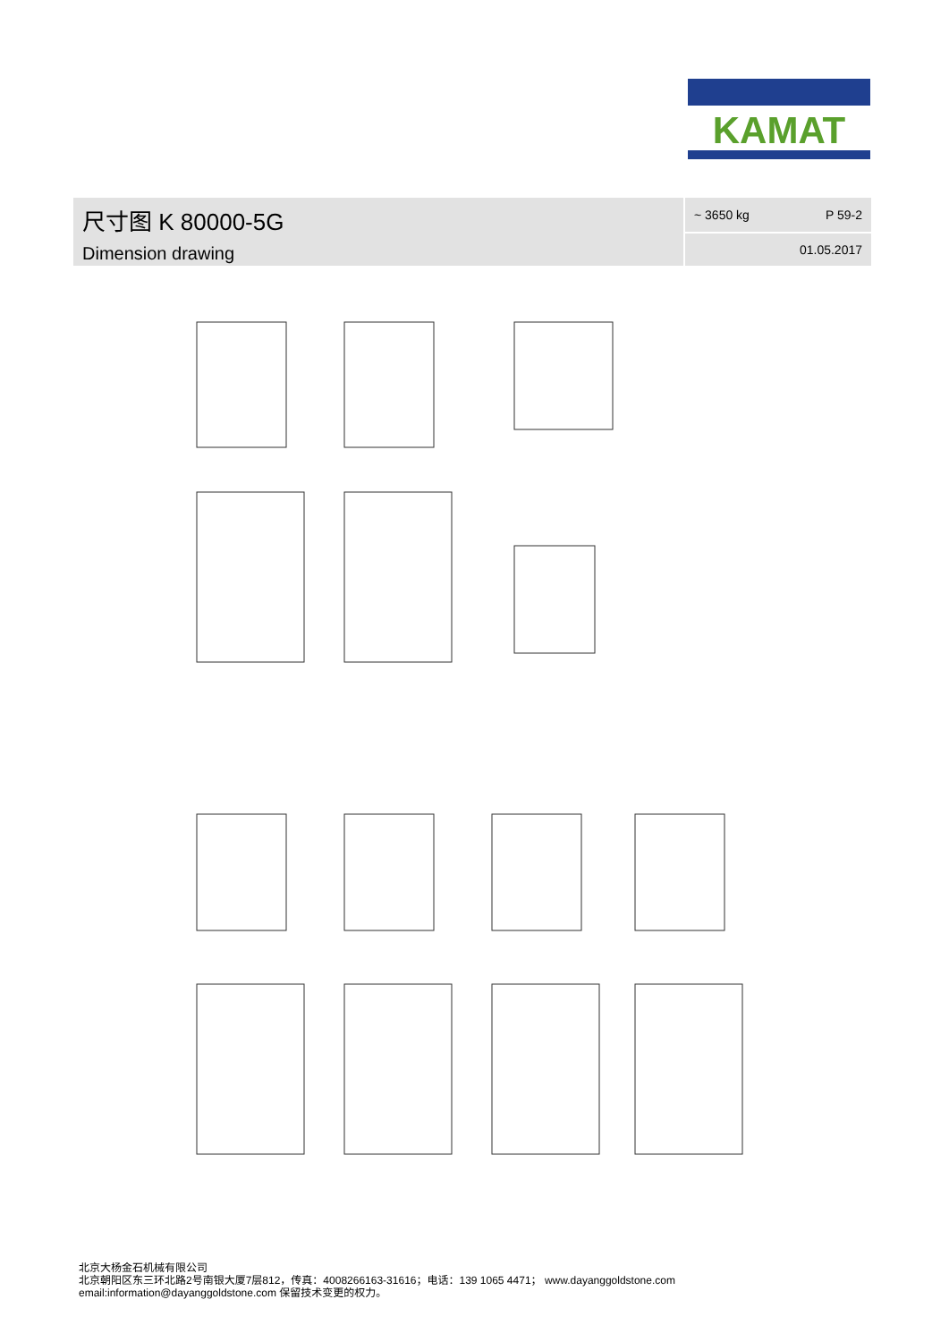KAMAT
尺寸图 K 80000-5G
Dimension drawing
~ 3650 kg P 59-2
01.05.2017
北京大杨金石机械有限公司
北京朝阳区东三环北路2号南银大厦7层812，传真：4008266163-31616；电话：139 1065 4471； www.dayanggoldstone.com
email:information@dayanggoldstone.com 保留技术变更的权力。